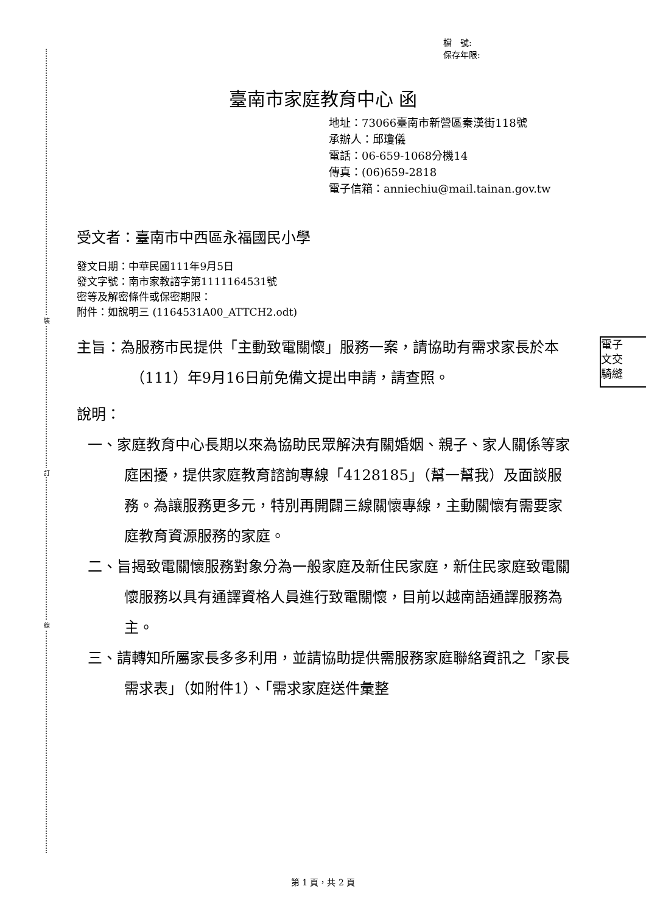裝
訂
線
檔　號:
保存年限:
臺南市家庭教育中心 函
地址：73066臺南市新營區秦漢街118號
承辦人：邱瓊儀
電話：06-659-1068分機14
傳真：(06)659-2818
電子信箱：anniechiu@mail.tainan.gov.tw
受文者：臺南市中西區永福國民小學
發文日期：中華民國111年9月5日
發文字號：南市家教諮字第1111164531號
密等及解密條件或保密期限：
附件：如說明三 (1164531A00_ATTCH2.odt)
主旨：為服務市民提供「主動致電關懷」服務一案，請協助有需求家長於本（111）年9月16日前免備文提出申請，請查照。
說明：
一、家庭教育中心長期以來為協助民眾解決有關婚姻、親子、家人關係等家庭困擾，提供家庭教育諮詢專線「4128185」（幫一幫我）及面談服務。為讓服務更多元，特別再開闢三線關懷專線，主動關懷有需要家庭教育資源服務的家庭。
二、旨揭致電關懷服務對象分為一般家庭及新住民家庭，新住民家庭致電關懷服務以具有通譯資格人員進行致電關懷，目前以越南語通譯服務為主。
三、請轉知所屬家長多多利用，並請協助提供需服務家庭聯絡資訊之「家長需求表」（如附件1）、「需求家庭送件彙整
電子
文交
騎縫
第 1 頁，共 2 頁